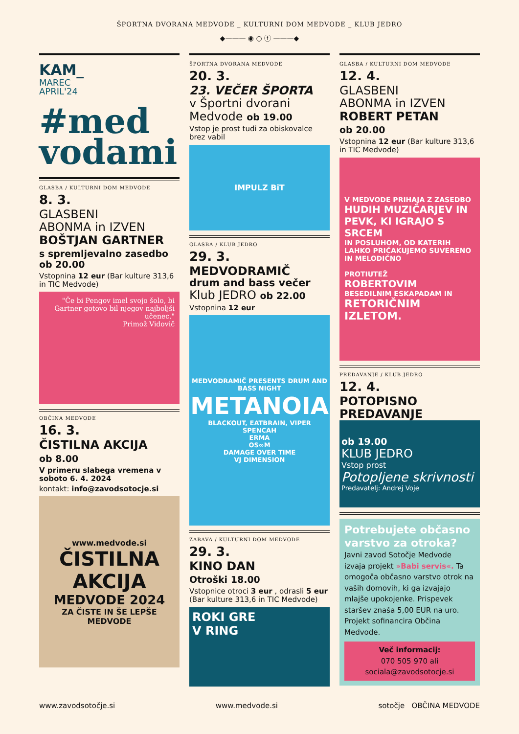ŠPORTNA DVORANA MEDVODE _ KULTURNI DOM MEDVODE _ KLUB JEDRO
◆——— ◉ ○ ⓕ ———◆
KAM_
MAREC
APRIL'24
#med
vodami
GLASBA / KULTURNI DOM MEDVODE
8. 3.
GLASBENI
ABONMA in IZVEN
BOŠTJAN GARTNER
s spremljevalno zasedbo
ob 20.00
Vstopnina 12 eur (Bar kulture 313,6 in TIC Medvode)
"Če bi Pengov imel svojo šolo, bi Gartner gotovo bil njegov najboljši učenec."
Primož Vidovič
OBČINA MEDVODE
16. 3.
ČISTILNA AKCIJA
ob 8.00
V primeru slabega vremena v soboto 6. 4. 2024
kontakt: info@zavodsotocje.si
www.medvode.si
ČISTILNA AKCIJA
MEDVODE 2024
ZA ČISTE IN ŠE LEPŠE MEDVODE
ŠPORTNA DVORANA MEDVODE
20. 3.
23. VEČER ŠPORTA
v Športni dvorani Medvode ob 19.00
Vstop je prost tudi za obiskovalce brez vabil
IMPULZ BiT
GLASBA / KLUB JEDRO
29. 3.
MEDVODRAMIČ
drum and bass večer
Klub JEDRO ob 22.00
Vstopnina 12 eur
MEDVODRAMIČ PRESENTS DRUM AND BASS NIGHT
METANOIA
BLACKOUT, EATBRAIN, VIPER
SPENCAH
ERMA
OS∞M
DAMAGE OVER TIME
VJ DIMENSION
ZABAVA / KULTURNI DOM MEDVODE
29. 3.
KINO DAN
Otroški 18.00
Vstopnice otroci 3 eur , odrasli 5 eur (Bar kulture 313,6 in TIC Medvode)
ROKI GRE
V RING
GLASBA / KULTURNI DOM MEDVODE
12. 4.
GLASBENI
ABONMA in IZVEN
ROBERT PETAN
ob 20.00
Vstopnina 12 eur (Bar kulture 313,6 in TIC Medvode)
V MEDVODE PRIHAJA Z ZASEDBO
HUDIH MUZIČARJEV IN PEVK, KI IGRAJO S SRCEM
IN POSLUHOM, OD KATERIH LAHKO PRIČAKUJEMO SUVERENO IN MELODIČNO
PROTIUTEŽ
ROBERTOVIM
BESEDILNIM ESKAPADAM IN
RETORIČNIM IZLETOM.
PREDAVANJE / KLUB JEDRO
12. 4.
POTOPISNO
PREDAVANJE
ob 19.00
KLUB JEDRO
Vstop prost
Potopljene skrivnosti
Predavatelj: Andrej Voje
Potrebujete občasno varstvo za otroka?
Javni zavod Sotočje Medvode izvaja projekt »Babi servis«. Ta omogoča občasno varstvo otrok na vaših domovih, ki ga izvajajo mlajše upokojenke. Prispevek staršev znaša 5,00 EUR na uro. Projekt sofinancira Občina Medvode.
Več informacij:
070 505 970 ali
sociala@zavodsotocje.si
www.zavodsotočje.si www.medvode.si sotočje OBČINA MEDVODE